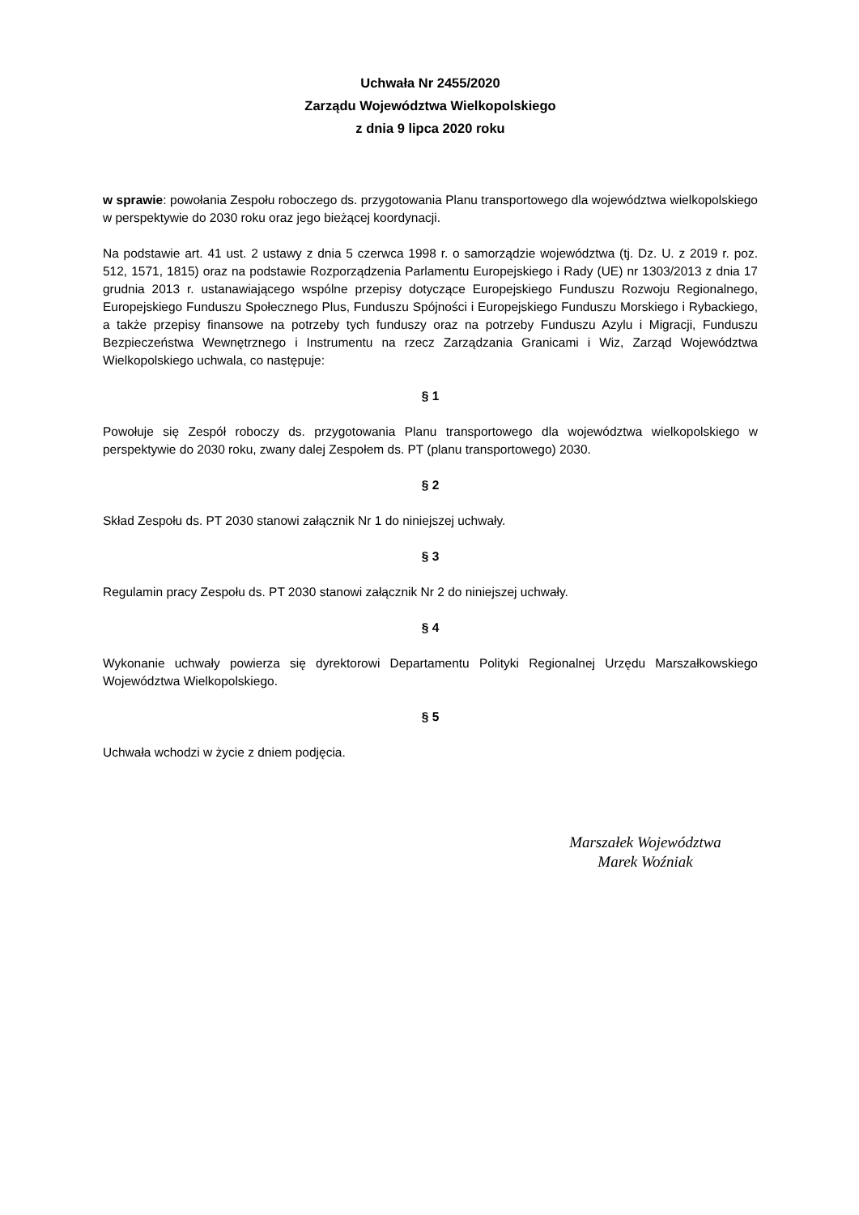Uchwała Nr 2455/2020
Zarządu Województwa Wielkopolskiego
z dnia 9 lipca 2020 roku
w sprawie: powołania Zespołu roboczego ds. przygotowania Planu transportowego dla województwa wielkopolskiego w perspektywie do 2030 roku oraz jego bieżącej koordynacji.
Na podstawie art. 41 ust. 2 ustawy z dnia 5 czerwca 1998 r. o samorządzie województwa (tj. Dz. U. z 2019 r. poz. 512, 1571, 1815) oraz na podstawie Rozporządzenia Parlamentu Europejskiego i Rady (UE) nr 1303/2013 z dnia 17 grudnia 2013 r. ustanawiającego wspólne przepisy dotyczące Europejskiego Funduszu Rozwoju Regionalnego, Europejskiego Funduszu Społecznego Plus, Funduszu Spójności i Europejskiego Funduszu Morskiego i Rybackiego, a także przepisy finansowe na potrzeby tych funduszy oraz na potrzeby Funduszu Azylu i Migracji, Funduszu Bezpieczeństwa Wewnętrznego i Instrumentu na rzecz Zarządzania Granicami i Wiz, Zarząd Województwa Wielkopolskiego uchwala, co następuje:
§ 1
Powołuje się Zespół roboczy ds. przygotowania Planu transportowego dla województwa wielkopolskiego w perspektywie do 2030 roku, zwany dalej Zespołem ds. PT (planu transportowego) 2030.
§ 2
Skład Zespołu ds. PT 2030 stanowi załącznik Nr 1 do niniejszej uchwały.
§ 3
Regulamin pracy Zespołu ds. PT 2030 stanowi załącznik Nr 2 do niniejszej uchwały.
§ 4
Wykonanie uchwały powierza się dyrektorowi Departamentu Polityki Regionalnej Urzędu Marszałkowskiego Województwa Wielkopolskiego.
§ 5
Uchwała wchodzi w życie z dniem podjęcia.
Marszałek Województwa
Marek Woźniak